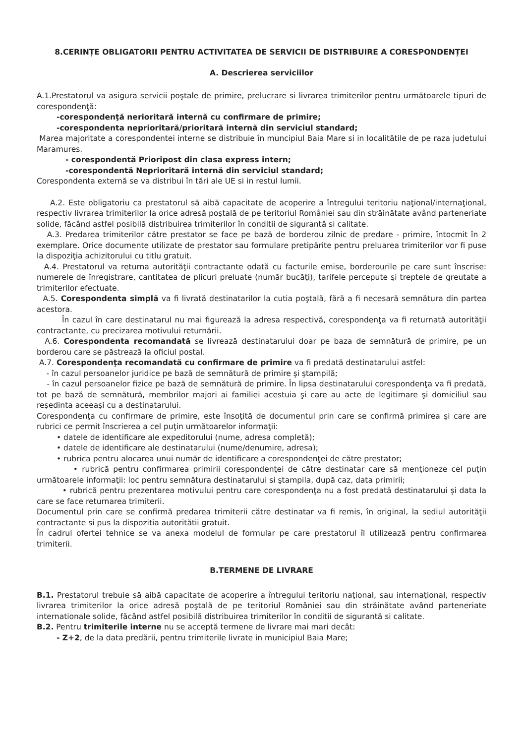8.CERINȚE OBLIGATORII PENTRU ACTIVITATEA DE SERVICII DE DISTRIBUIRE A CORESPONDENȚEI
A. Descrierea serviciilor
A.1.Prestatorul va asigura servicii poştale de primire, prelucrare si livrarea trimiterilor pentru următoarele tipuri de corespondenţă:
-corespondenţă nerioritară internă cu confirmare de primire;
-corespondenta neprioritară/prioritară internă din serviciul standard;
Marea majoritate a corespondentei interne se distribuie în muncipiul Baia Mare si in localitătile de pe raza judetului Maramures.
- corespondentă Prioripost din clasa express intern;
-corespondentă Neprioritară internă din serviciul standard;
Corespondenta externă se va distribui în tări ale UE si in restul lumii.
A.2. Este obligatoriu ca prestatorul să aibă capacitate de acoperire a întregului teritoriu naţional/internaţional, respectiv livrarea trimiterilor la orice adresă poştală de pe teritoriul României sau din străinătate având parteneriate solide, făcând astfel posibilă distribuirea trimiterilor în conditii de sigurantă si calitate.
A.3. Predarea trimiterilor către prestator se face pe bază de borderou zilnic de predare - primire, întocmit în 2 exemplare. Orice documente utilizate de prestator sau formulare pretipărite pentru preluarea trimiterilor vor fi puse la dispoziţia achizitorului cu titlu gratuit.
A.4. Prestatorul va returna autorităţii contractante odată cu facturile emise, borderourile pe care sunt înscrise: numerele de înregistrare, cantitatea de plicuri preluate (număr bucăţi), tarifele percepute şi treptele de greutate a trimiterilor efectuate.
A.5. Corespondenta simplă va fi livrată destinatarilor la cutia poştală, fără a fi necesară semnătura din partea acestora.
În cazul în care destinatarul nu mai figurează la adresa respectivă, corespondenţa va fi returnată autorităţii contractante, cu precizarea motivului returnării.
A.6. Corespondenta recomandată se livrează destinatarului doar pe baza de semnătură de primire, pe un borderou care se păstrează la oficiul postal.
A.7. Corespondenţa recomandată cu confirmare de primire va fi predată destinatarului astfel:
- în cazul persoanelor juridice pe bază de semnătură de primire şi ştampilă;
- în cazul persoanelor fizice pe bază de semnătură de primire. În lipsa destinatarului corespondenţa va fi predată, tot pe bază de semnătură, membrilor majori ai familiei acestuia şi care au acte de legitimare şi domiciliul sau reşedinta aceeaşi cu a destinatarului.
Corespondenţa cu confirmare de primire, este însoţită de documentul prin care se confirmă primirea şi care are rubrici ce permit înscrierea a cel puţin următoarelor informaţii:
• datele de identificare ale expeditorului (nume, adresa completă);
• datele de identificare ale destinatarului (nume/denumire, adresa);
• rubrica pentru alocarea unui număr de identificare a corespondenţei de către prestator;
• rubrică pentru confirmarea primirii corespondenţei de către destinatar care să menţioneze cel puţin următoarele informaţii: loc pentru semnătura destinatarului si ştampila, după caz, data primirii;
• rubrică pentru prezentarea motivului pentru care corespondenţa nu a fost predată destinatarului şi data la care se face returnarea trimiterii.
Documentul prin care se confirmă predarea trimiterii către destinatar va fi remis, în original, la sediul autorităţii contractante si pus la dispozitia autoritătii gratuit.
În cadrul ofertei tehnice se va anexa modelul de formular pe care prestatorul îl utilizează pentru confirmarea trimiterii.
B.TERMENE DE LIVRARE
B.1. Prestatorul trebuie să aibă capacitate de acoperire a întregului teritoriu naţional, sau internaţional, respectiv livrarea trimiterilor la orice adresă poştală de pe teritoriul României sau din străinătate având parteneriate internationale solide, făcând astfel posibilă distribuirea trimiterilor în conditii de sigurantă si calitate.
B.2. Pentru trimiterile interne nu se acceptă termene de livrare mai mari decât:
- Z+2, de la data predării, pentru trimiterile livrate in municipiul Baia Mare;